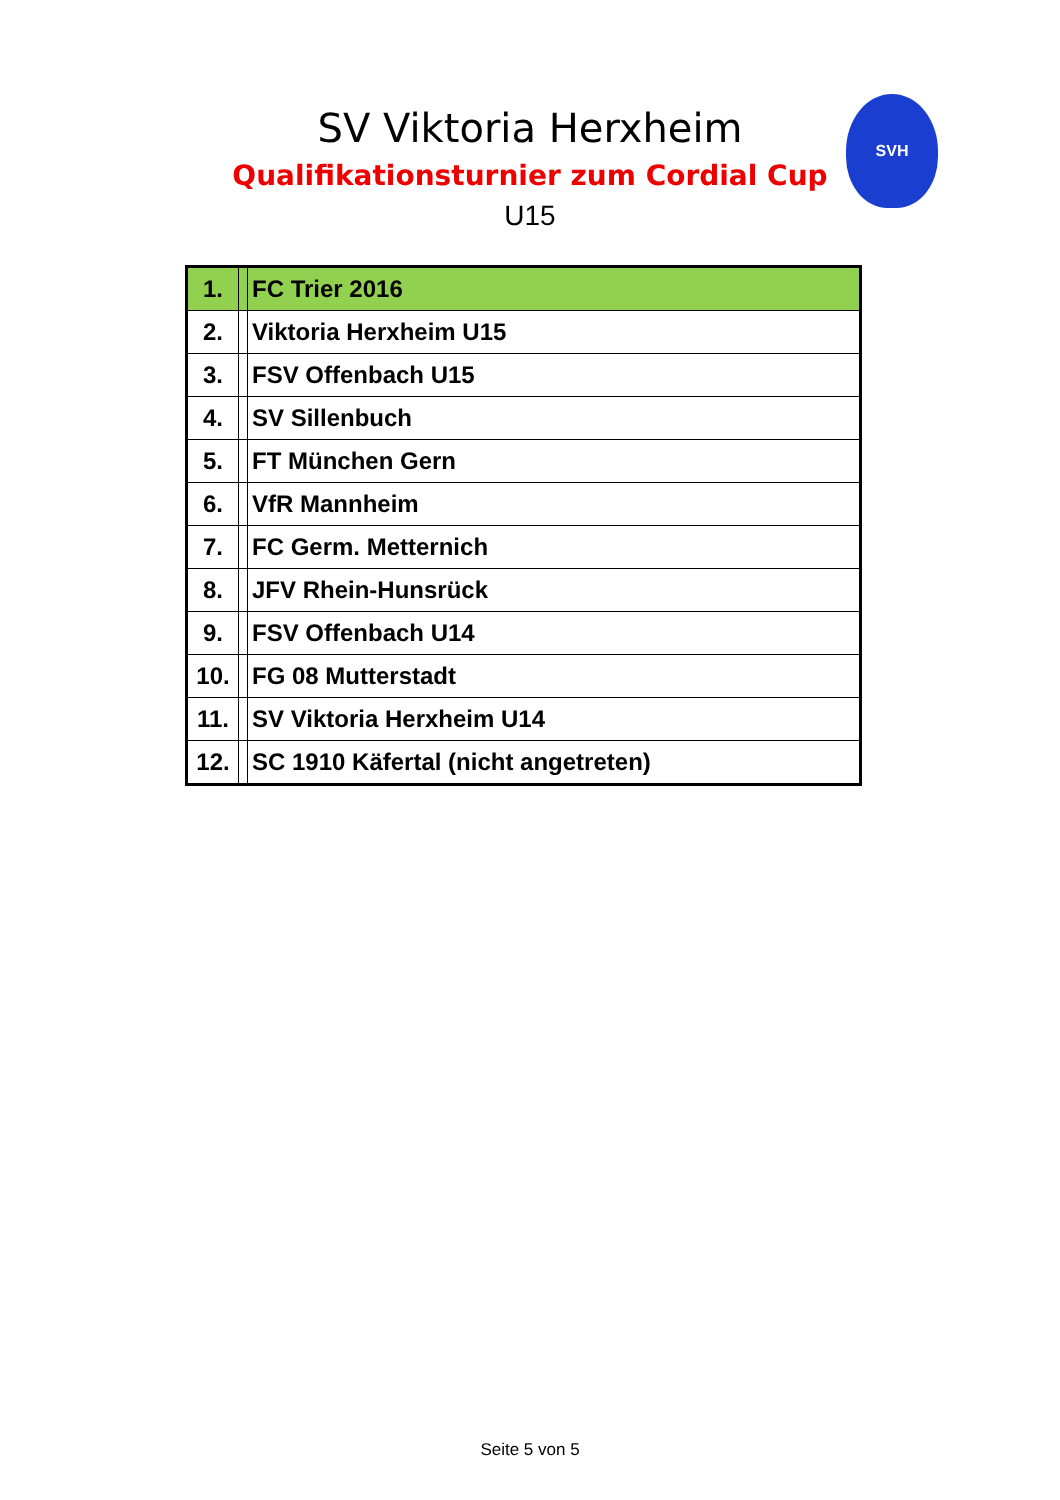SV Viktoria Herxheim
Qualifikationsturnier zum Cordial Cup
U15
SVH
| 1. | | FC Trier 2016 |
| 2. | | Viktoria Herxheim U15 |
| 3. | | FSV Offenbach U15 |
| 4. | | SV Sillenbuch |
| 5. | | FT München Gern |
| 6. | | VfR Mannheim |
| 7. | | FC Germ. Metternich |
| 8. | | JFV Rhein-Hunsrück |
| 9. | | FSV Offenbach U14 |
| 10. | | FG 08 Mutterstadt |
| 11. | | SV Viktoria Herxheim U14 |
| 12. | | SC 1910 Käfertal (nicht angetreten) |
Seite 5 von 5